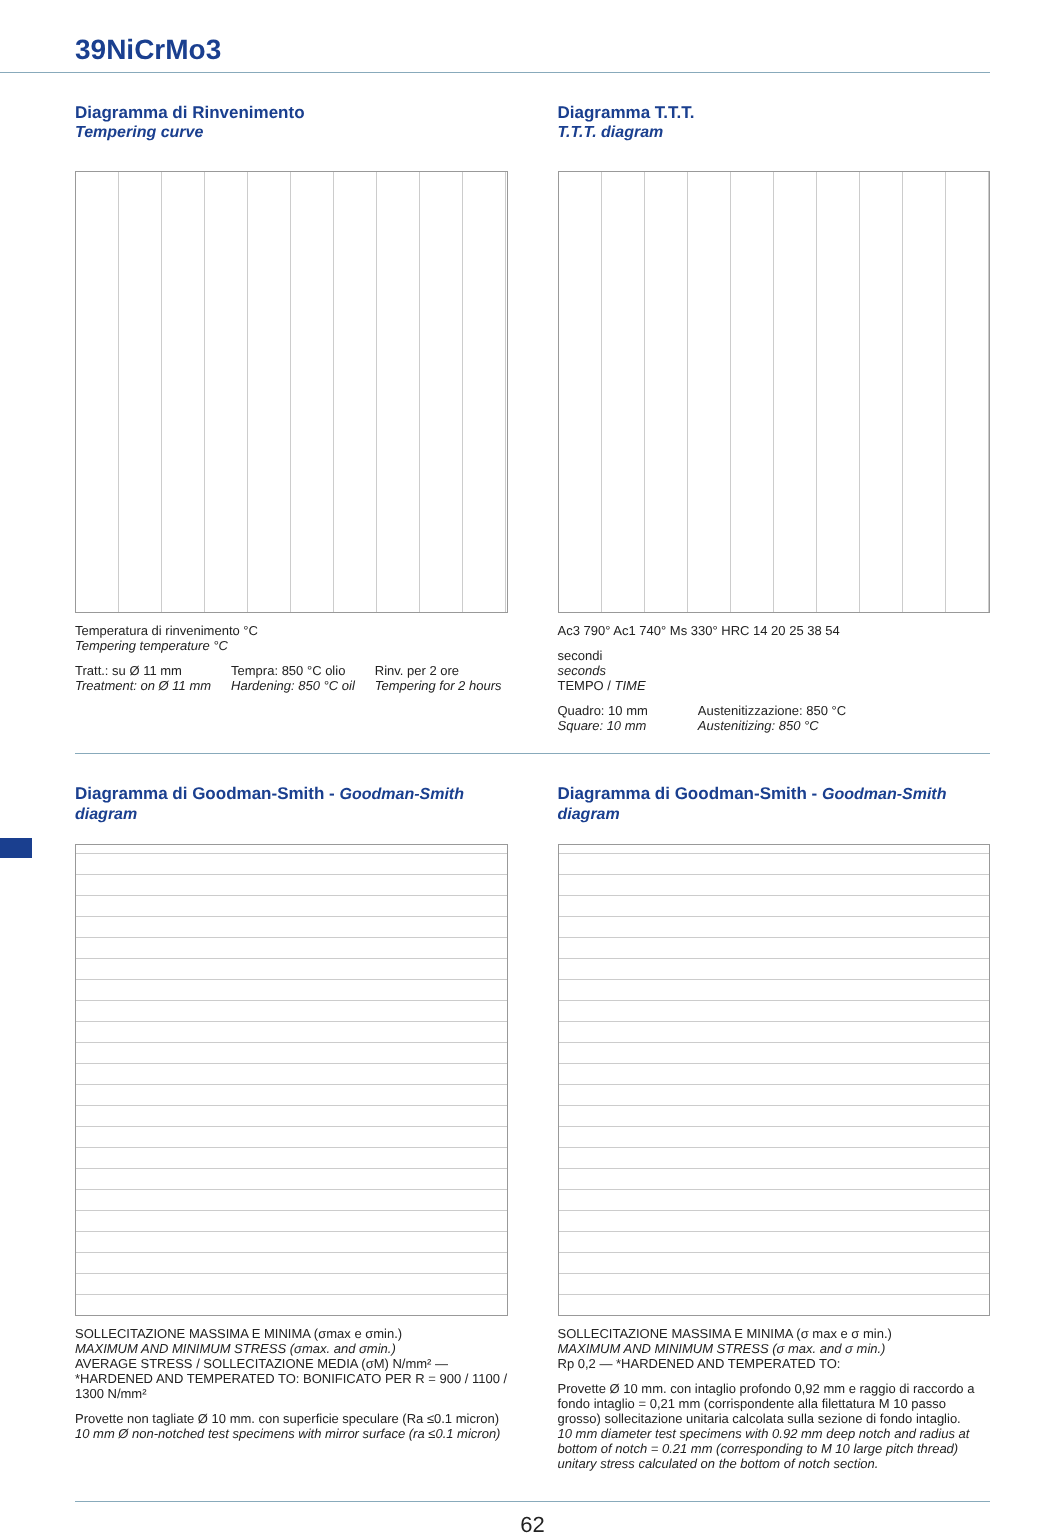39NiCrMo3
Diagramma di Rinvenimento
Tempering curve
Temperatura di rinvenimento °C
Tempering temperature °C
Tratt.: su Ø 11 mm
Treatment: on Ø 11 mm Tempra: 850 °C olio
Hardening: 850 °C oil Rinv. per 2 ore
Tempering for 2 hours
Diagramma T.T.T.
T.T.T. diagram
Ac3 790° Ac1 740° Ms 330° HRC 14 20 25 38 54
secondi
seconds
TEMPO / TIME
Quadro: 10 mm
Square: 10 mm Austenitizzazione: 850 °C
Austenitizing: 850 °C
Diagramma di Goodman-Smith - Goodman-Smith diagram
SOLLECITAZIONE MASSIMA E MINIMA (σmax e σmin.)
MAXIMUM AND MINIMUM STRESS (σmax. and σmin.)
AVERAGE STRESS / SOLLECITAZIONE MEDIA (σM) N/mm² — *HARDENED AND TEMPERATED TO: BONIFICATO PER R = 900 / 1100 / 1300 N/mm²
Provette non tagliate Ø 10 mm. con superficie speculare (Ra ≤0.1 micron)
10 mm Ø non-notched test specimens with mirror surface (ra ≤0.1 micron)
Diagramma di Goodman-Smith - Goodman-Smith diagram
SOLLECITAZIONE MASSIMA E MINIMA (σ max e σ min.)
MAXIMUM AND MINIMUM STRESS (σ max. and σ min.)
Rp 0,2 — *HARDENED AND TEMPERATED TO:
Provette Ø 10 mm. con intaglio profondo 0,92 mm e raggio di raccordo a fondo intaglio = 0,21 mm (corrispondente alla filettatura M 10 passo grosso) sollecitazione unitaria calcolata sulla sezione di fondo intaglio.
10 mm diameter test specimens with 0.92 mm deep notch and radius at bottom of notch = 0.21 mm (corresponding to M 10 large pitch thread) unitary stress calculated on the bottom of notch section.
62